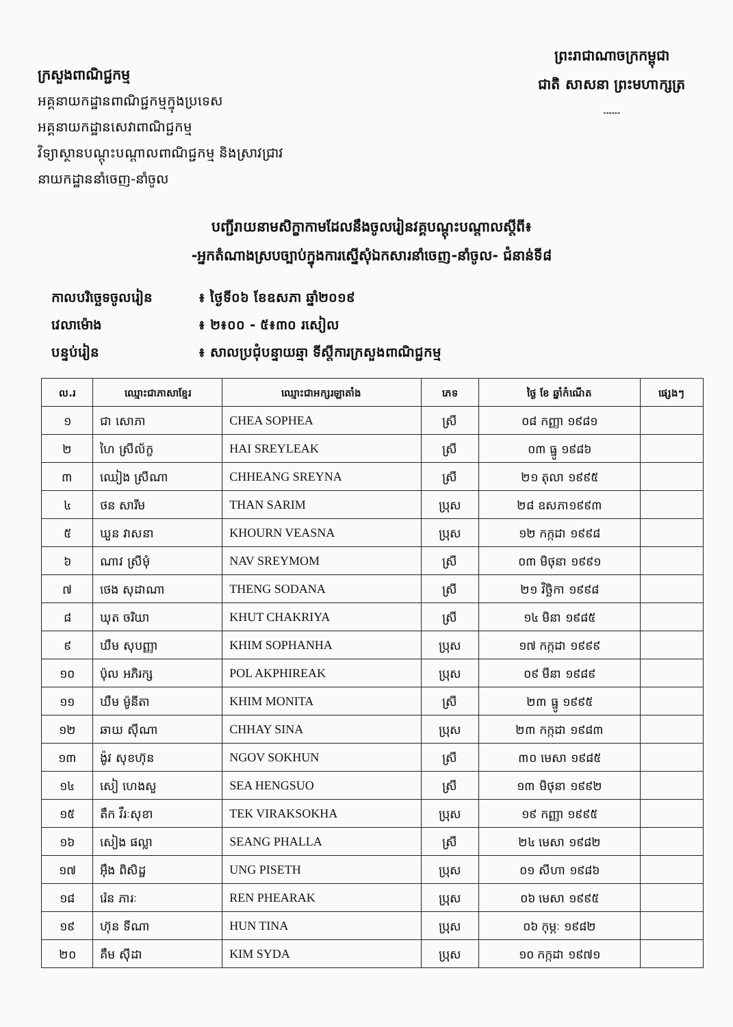ក្រសួងពាណិជ្ជកម្ម
អគ្គនាយកដ្ឋានពាណិជ្ជកម្មក្នុងប្រទេស
អគ្គនាយកដ្ឋានសេវាពាណិជ្ជកម្ម
វិទ្យាស្ថានបណ្តុះបណ្តាលពាណិជ្ជកម្ម និងស្រាវជ្រាវ
នាយកដ្ឋាននាំចេញ-នាំចូល
ព្រះរាជាណាចក្រកម្ពុជា
ជាតិ សាសនា ព្រះមហាក្សត្រ
------
បញ្ជីរាយនាមសិក្ខាកាមដែលនឹងចូលរៀនវគ្គបណ្តុះបណ្តាលស្តីពី៖
-អ្នកតំណាងស្របច្បាប់ក្នុងការស្នើសុំឯកសារនាំចេញ-នាំចូល- ជំនាន់ទី៨
កាលបរិច្ឆេទចូលរៀន ៖ ថ្ងៃទី០៦ ខែឧសភា ឆ្នាំ២០១៩
វេលាម៉ោង ៖ ២៖០០ - ៥៖៣០ រសៀល
បន្ទប់រៀន ៖ សាលប្រជុំបន្ទាយឆ្មា ទីស្តីការក្រសួងពាណិជ្ជកម្ម
| ល.រ | ឈ្មោះជាភាសាខ្មែរ | ឈ្មោះជាអក្សរឡាតាំង | ភេទ | ថ្ងៃ ខែ ឆ្នាំកំណើត | ផ្សេងៗ |
| --- | --- | --- | --- | --- | --- |
| ១ | ជា សោភា | CHEA SOPHEA | ស្រី | ០៨ កញ្ញា ១៩៨១ | |
| ២ | ហៃ ស្រីល័ក្ខ | HAI SREYLEAK | ស្រី | ០៣ ធ្នូ ១៩៨៦ | |
| ៣ | ឈៀង ស្រីណា | CHHEANG SREYNA | ស្រី | ២១ តុលា ១៩៩៥ | |
| ៤ | ថន សារីម | THAN SARIM | ប្រុស | ២៨ ឧសភា១៩៩៣ | |
| ៥ | ឃួន វាសនា | KHOURN VEASNA | ប្រុស | ១២ កក្កដា ១៩៩៨ | |
| ៦ | ណាវ ស្រីមុំ | NAV SREYMOM | ស្រី | ០៣ មិថុនា ១៩៩១ | |
| ៧ | ថេង សុដាណា | THENG SODANA | ស្រី | ២១ វិច្ឆិកា ១៩៩៨ | |
| ៨ | ឃុត ចរិយា | KHUT CHAKRIYA | ស្រី | ១៤ មិនា ១៩៨៥ | |
| ៩ | ឃឹម សុបញ្ញា | KHIM SOPHANHA | ប្រុស | ១៧ កក្កដា ១៩៩៩ | |
| ១០ | ប៉ុល អភិរក្ស | POL AKPHIREAK | ប្រុស | ០៩ មីនា ១៩៨៩ | |
| ១១ | ឃឹម ម៉ូនីតា | KHIM MONITA | ស្រី | ២៣ ធ្នូ ១៩៩៥ | |
| ១២ | ឆាយ ស៊ីណា | CHHAY SINA | ប្រុស | ២៣ កក្កដា ១៩៨៣ | |
| ១៣ | ង៉ូវ សុខហ៊ុន | NGOV SOKHUN | ស្រី | ៣០ មេសា ១៩៨៥ | |
| ១៤ | សៀ ហេងសួ | SEA HENGSUO | ស្រី | ១៣ មិថុនា ១៩៩២ | |
| ១៥ | តឹក វីរៈសុខា | TEK VIRAKSOKHA | ប្រុស | ១៩ កញ្ញា ១៩៩៥ | |
| ១៦ | សៀង ផល្លា | SEANG PHALLA | ស្រី | ២៤ មេសា ១៩៨២ | |
| ១៧ | អ៊ឹង ពិសិដ្ឋ | UNG PISETH | ប្រុស | ០១ សីហា ១៩៨៦ | |
| ១៨ | រ៉េន ភារៈ | REN PHEARAK | ប្រុស | ០៦ មេសា ១៩៩៥ | |
| ១៩ | ហ៊ុន ទីណា | HUN TINA | ប្រុស | ០៦ កុម្ភៈ ១៩៨២ | |
| ២០ | គឹម ស៊ីដា | KIM SYDA | ប្រុស | ១០ កក្កដា ១៩៧១ | |